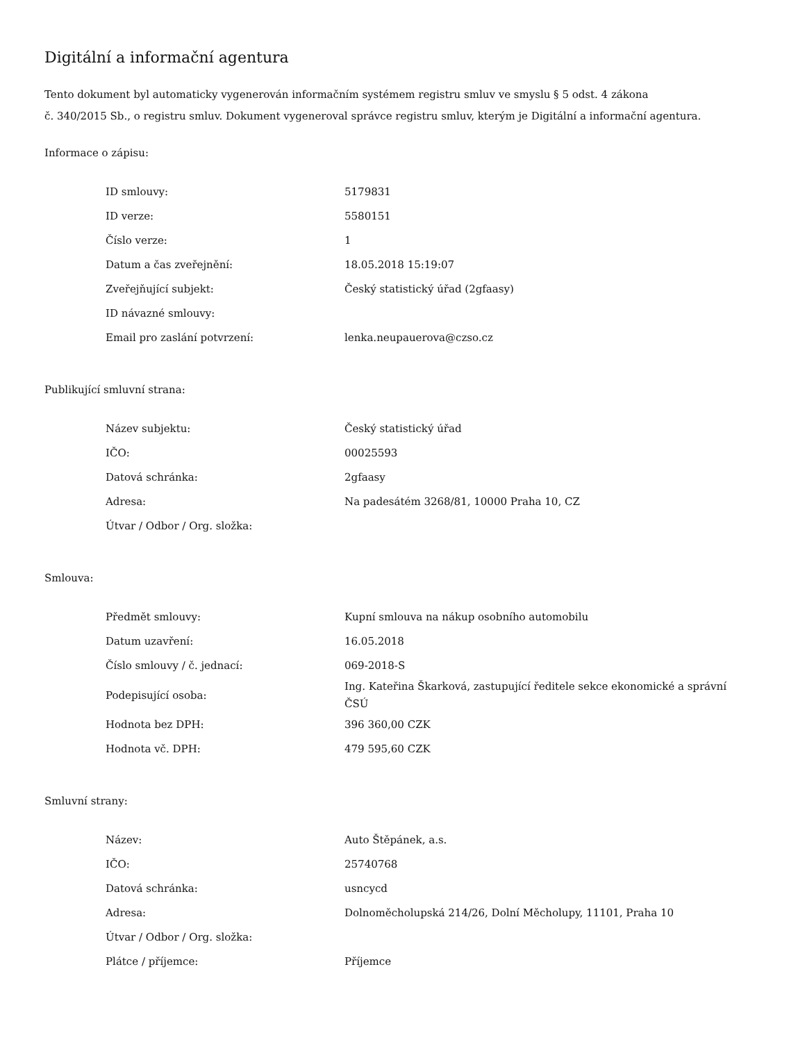Digitální a informační agentura
Tento dokument byl automaticky vygenerován informačním systémem registru smluv ve smyslu § 5 odst. 4 zákona
č. 340/2015 Sb., o registru smluv. Dokument vygeneroval správce registru smluv, kterým je Digitální a informační agentura.
Informace o zápisu:
| ID smlouvy: | 5179831 |
| ID verze: | 5580151 |
| Číslo verze: | 1 |
| Datum a čas zveřejnění: | 18.05.2018 15:19:07 |
| Zveřejňující subjekt: | Český statistický úřad (2gfaasy) |
| ID návazné smlouvy: | |
| Email pro zaslání potvrzení: | lenka.neupauerova@czso.cz |
Publikující smluvní strana:
| Název subjektu: | Český statistický úřad |
| IČO: | 00025593 |
| Datová schránka: | 2gfaasy |
| Adresa: | Na padesátém 3268/81, 10000 Praha 10, CZ |
| Útvar / Odbor / Org. složka: | |
Smlouva:
| Předmět smlouvy: | Kupní smlouva na nákup osobního automobilu |
| Datum uzavření: | 16.05.2018 |
| Číslo smlouvy / č. jednací: | 069-2018-S |
| Podepisující osoba: | Ing. Kateřina Škarková, zastupující ředitele sekce ekonomické a správní ČSÚ |
| Hodnota bez DPH: | 396 360,00 CZK |
| Hodnota vč. DPH: | 479 595,60 CZK |
Smluvní strany:
| Název: | Auto Štěpánek, a.s. |
| IČO: | 25740768 |
| Datová schránka: | usncycd |
| Adresa: | Dolnoměcholupská 214/26, Dolní Měcholupy, 11101, Praha 10 |
| Útvar / Odbor / Org. složka: | |
| Plátce / příjemce: | Příjemce |